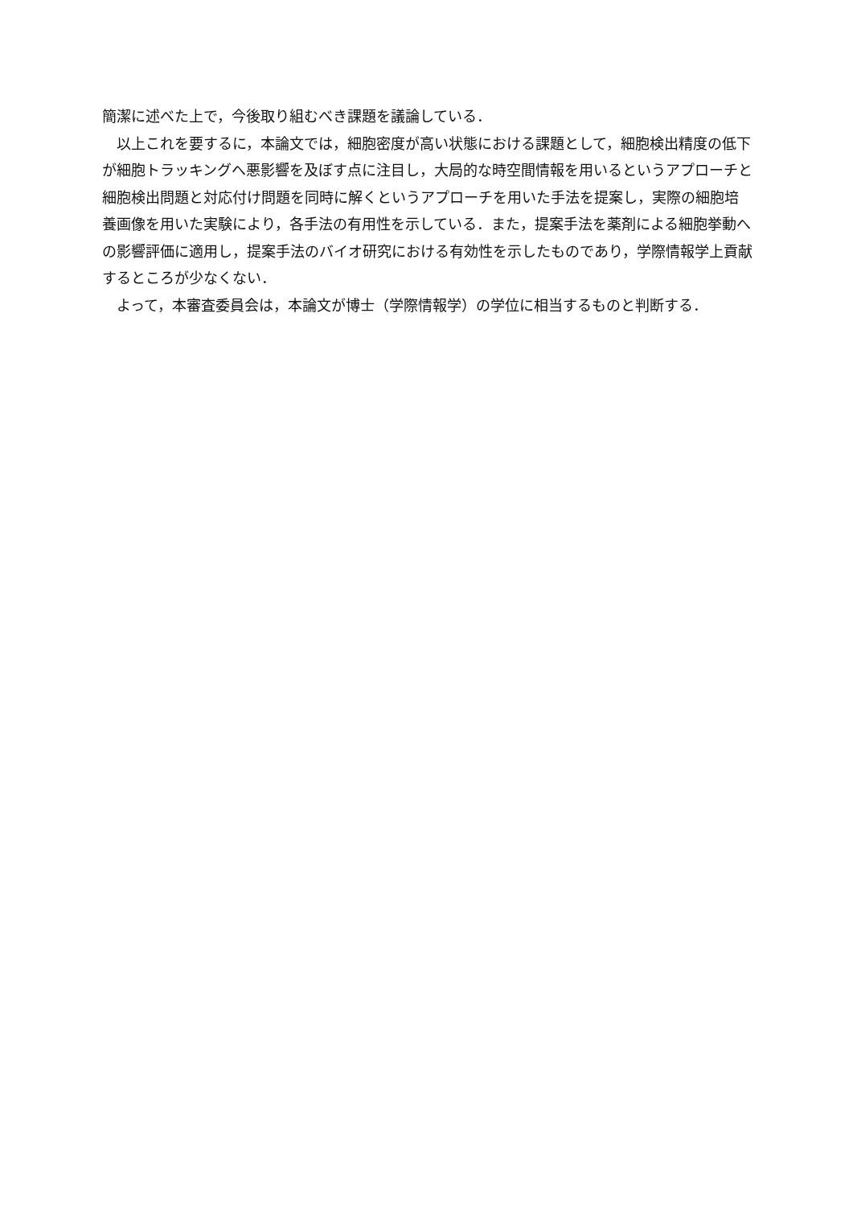簡潔に述べた上で，今後取り組むべき課題を議論している．
以上これを要するに，本論文では，細胞密度が高い状態における課題として，細胞検出精度の低下が細胞トラッキングへ悪影響を及ぼす点に注目し，大局的な時空間情報を用いるというアプローチと細胞検出問題と対応付け問題を同時に解くというアプローチを用いた手法を提案し，実際の細胞培養画像を用いた実験により，各手法の有用性を示している．また，提案手法を薬剤による細胞挙動への影響評価に適用し，提案手法のバイオ研究における有効性を示したものであり，学際情報学上貢献するところが少なくない．
よって，本審査委員会は，本論文が博士（学際情報学）の学位に相当するものと判断する．